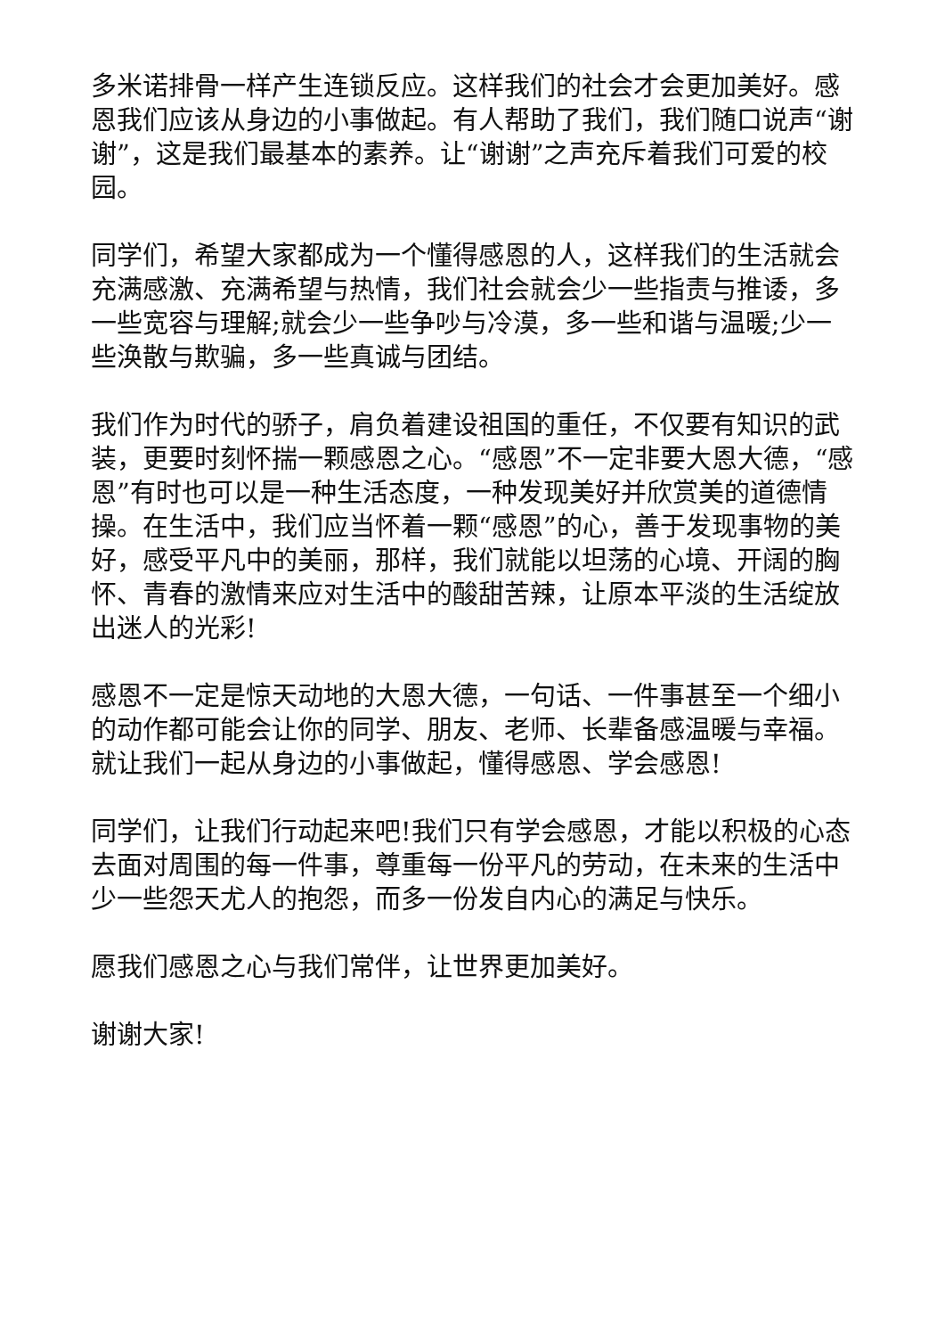多米诺排骨一样产生连锁反应。这样我们的社会才会更加美好。感恩我们应该从身边的小事做起。有人帮助了我们，我们随口说声“谢谢”，这是我们最基本的素养。让“谢谢”之声充斥着我们可爱的校园。
同学们，希望大家都成为一个懂得感恩的人，这样我们的生活就会充满感激、充满希望与热情，我们社会就会少一些指责与推诿，多一些宽容与理解;就会少一些争吵与冷漠，多一些和谐与温暖;少一些涣散与欺骗，多一些真诚与团结。
我们作为时代的骄子，肩负着建设祖国的重任，不仅要有知识的武装，更要时刻怀揣一颗感恩之心。“感恩”不一定非要大恩大德，“感恩”有时也可以是一种生活态度，一种发现美好并欣赏美的道德情操。在生活中，我们应当怀着一颗“感恩”的心，善于发现事物的美好，感受平凡中的美丽，那样，我们就能以坦荡的心境、开阔的胸怀、青春的激情来应对生活中的酸甜苦辣，让原本平淡的生活绽放出迷人的光彩!
感恩不一定是惊天动地的大恩大德，一句话、一件事甚至一个细小的动作都可能会让你的同学、朋友、老师、长辈备感温暖与幸福。就让我们一起从身边的小事做起，懂得感恩、学会感恩!
同学们，让我们行动起来吧!我们只有学会感恩，才能以积极的心态去面对周围的每一件事，尊重每一份平凡的劳动，在未来的生活中少一些怨天尤人的抱怨，而多一份发自内心的满足与快乐。
愿我们感恩之心与我们常伴，让世界更加美好。
谢谢大家!